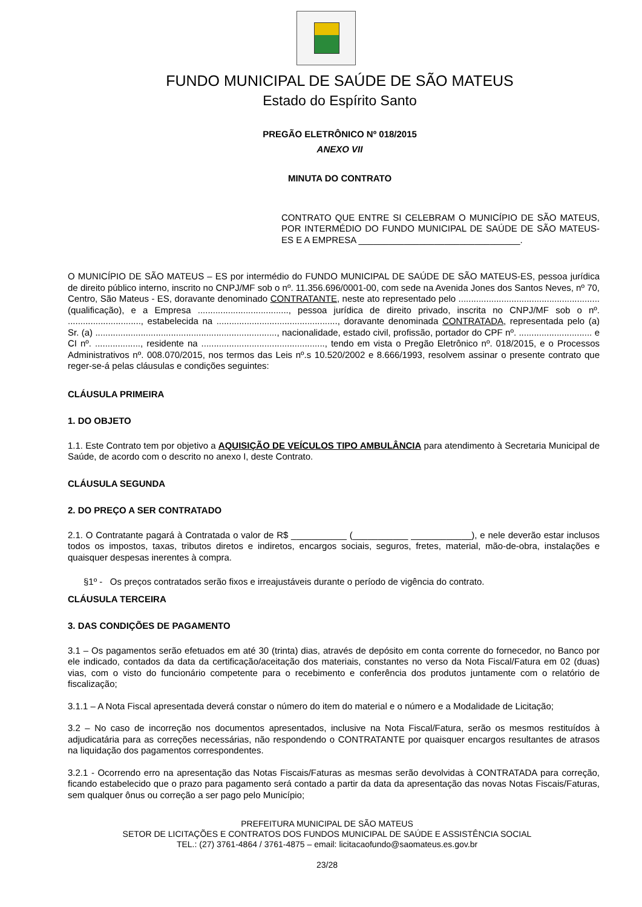FUNDO MUNICIPAL DE SAÚDE DE SÃO MATEUS
Estado do Espírito Santo
PREGÃO ELETRÔNICO Nº 018/2015
ANEXO VII
MINUTA DO CONTRATO
CONTRATO QUE ENTRE SI CELEBRAM O MUNICÍPIO DE SÃO MATEUS, POR INTERMÉDIO DO FUNDO MUNICIPAL DE SAÚDE DE SÃO MATEUS-ES E A EMPRESA ________________________________.
O MUNICÍPIO DE SÃO MATEUS – ES por intermédio do FUNDO MUNICIPAL DE SAÚDE DE SÃO MATEUS-ES, pessoa jurídica de direito público interno, inscrito no CNPJ/MF sob o nº. 11.356.696/0001-00, com sede na Avenida Jones dos Santos Neves, nº 70, Centro, São Mateus - ES, doravante denominado CONTRATANTE, neste ato representado pelo ........................................................ (qualificação), e a Empresa ...................................., pessoa jurídica de direito privado, inscrita no CNPJ/MF sob o nº. ............................., estabelecida na ................................................, doravante denominada CONTRATADA, representada pelo (a) Sr. (a) ........................................................................, nacionalidade, estado civil, profissão, portador do CPF nº. ............................. e CI nº. .................., residente na ................................................., tendo em vista o Pregão Eletrônico nº. 018/2015, e o Processos Administrativos nº. 008.070/2015, nos termos das Leis nº.s 10.520/2002 e 8.666/1993, resolvem assinar o presente contrato que reger-se-á pelas cláusulas e condições seguintes:
CLÁUSULA PRIMEIRA
1. DO OBJETO
1.1. Este Contrato tem por objetivo a AQUISIÇÃO DE VEÍCULOS TIPO AMBULÂNCIA para atendimento à Secretaria Municipal de Saúde, de acordo com o descrito no anexo I, deste Contrato.
CLÁUSULA SEGUNDA
2. DO PREÇO A SER CONTRATADO
2.1. O Contratante pagará à Contratada o valor de R$ ___________ (___________ ____________), e nele deverão estar inclusos todos os impostos, taxas, tributos diretos e indiretos, encargos sociais, seguros, fretes, material, mão-de-obra, instalações e quaisquer despesas inerentes à compra.
§1º - Os preços contratados serão fixos e irreajustáveis durante o período de vigência do contrato.
CLÁUSULA TERCEIRA
3. DAS CONDIÇÕES DE PAGAMENTO
3.1 – Os pagamentos serão efetuados em até 30 (trinta) dias, através de depósito em conta corrente do fornecedor, no Banco por ele indicado, contados da data da certificação/aceitação dos materiais, constantes no verso da Nota Fiscal/Fatura em 02 (duas) vias, com o visto do funcionário competente para o recebimento e conferência dos produtos juntamente com o relatório de fiscalização;
3.1.1 – A Nota Fiscal apresentada deverá constar o número do item do material e o número e a Modalidade de Licitação;
3.2 – No caso de incorreção nos documentos apresentados, inclusive na Nota Fiscal/Fatura, serão os mesmos restituídos à adjudicatária para as correções necessárias, não respondendo o CONTRATANTE por quaisquer encargos resultantes de atrasos na liquidação dos pagamentos correspondentes.
3.2.1 - Ocorrendo erro na apresentação das Notas Fiscais/Faturas as mesmas serão devolvidas à CONTRATADA para correção, ficando estabelecido que o prazo para pagamento será contado a partir da data da apresentação das novas Notas Fiscais/Faturas, sem qualquer ônus ou correção a ser pago pelo Município;
PREFEITURA MUNICIPAL DE SÃO MATEUS
SETOR DE LICITAÇÕES E CONTRATOS DOS FUNDOS MUNICIPAL DE SAÚDE E ASSISTÊNCIA SOCIAL
TEL.: (27) 3761-4864 / 3761-4875 – email: licitacaofundo@saomateus.es.gov.br
23/28